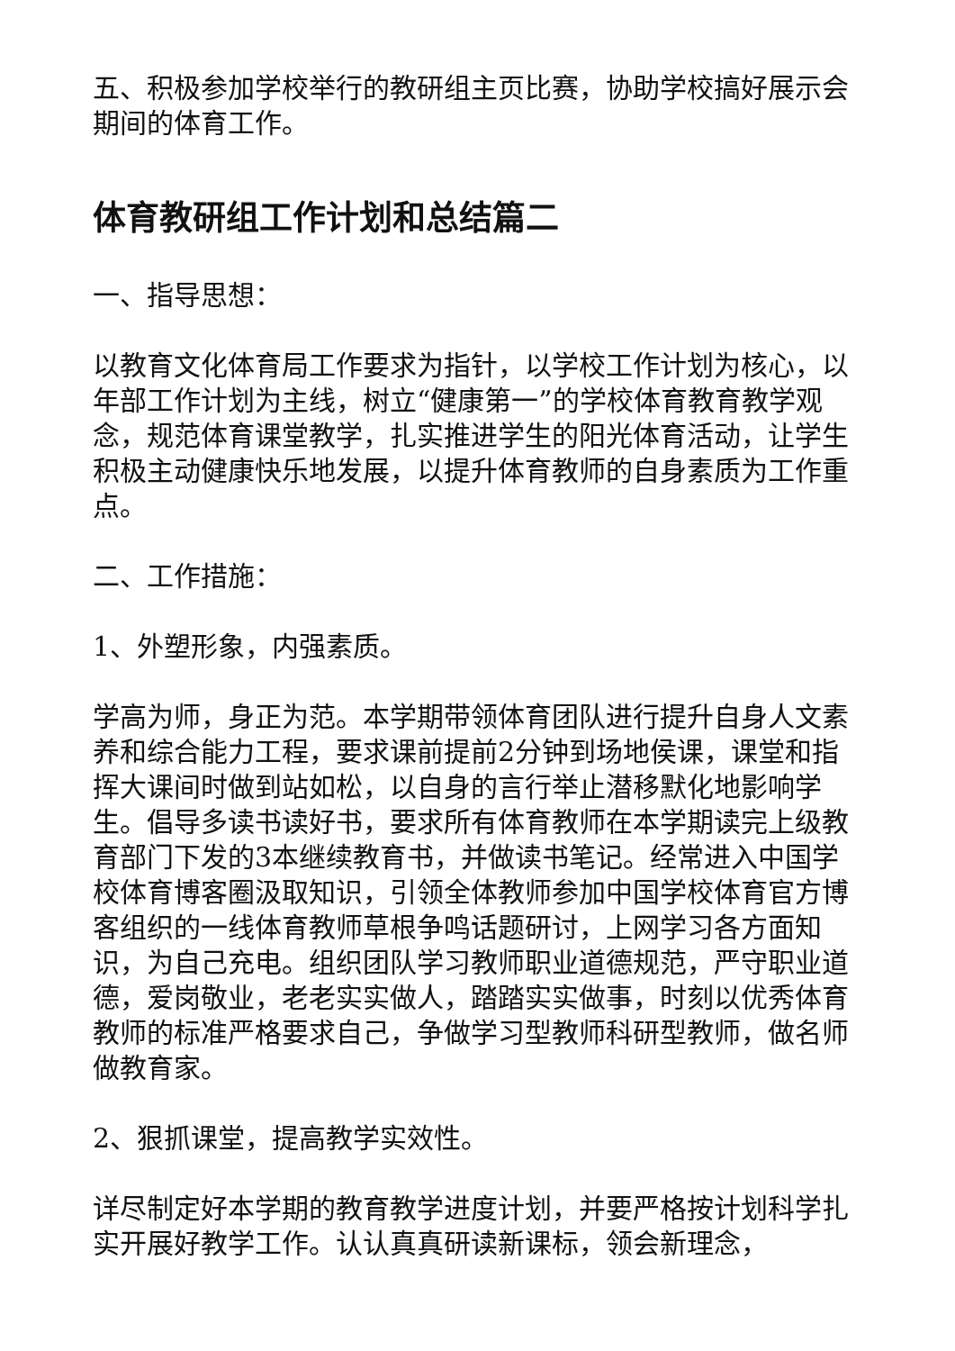五、积极参加学校举行的教研组主页比赛，协助学校搞好展示会期间的体育工作。
体育教研组工作计划和总结篇二
一、指导思想：
以教育文化体育局工作要求为指针，以学校工作计划为核心，以年部工作计划为主线，树立“健康第一”的学校体育教育教学观念，规范体育课堂教学，扎实推进学生的阳光体育活动，让学生积极主动健康快乐地发展，以提升体育教师的自身素质为工作重点。
二、工作措施：
1、外塑形象，内强素质。
学高为师，身正为范。本学期带领体育团队进行提升自身人文素养和综合能力工程，要求课前提前2分钟到场地侯课，课堂和指挥大课间时做到站如松，以自身的言行举止潜移默化地影响学生。倡导多读书读好书，要求所有体育教师在本学期读完上级教育部门下发的3本继续教育书，并做读书笔记。经常进入中国学校体育博客圈汲取知识，引领全体教师参加中国学校体育官方博客组织的一线体育教师草根争鸣话题研讨，上网学习各方面知识，为自己充电。组织团队学习教师职业道德规范，严守职业道德，爱岗敬业，老老实实做人，踏踏实实做事，时刻以优秀体育教师的标准严格要求自己，争做学习型教师科研型教师，做名师做教育家。
2、狠抓课堂，提高教学实效性。
详尽制定好本学期的教育教学进度计划，并要严格按计划科学扎实开展好教学工作。认认真真研读新课标，领会新理念，